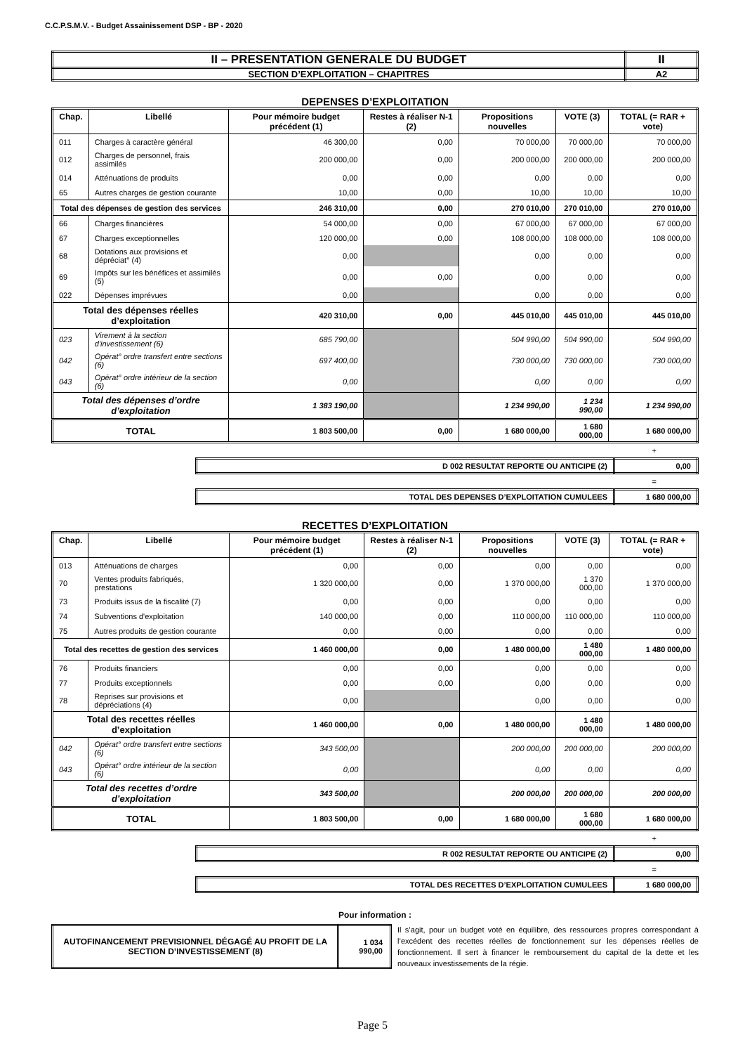C.C.P.S.M.V. - Budget Assainissement DSP - BP - 2020
| II – PRESENTATION GENERALE DU BUDGET | II |
| SECTION D’EXPLOITATION – CHAPITRES | A2 |
DEPENSES D’EXPLOITATION
| Chap. | Libellé | Pour mémoire budget précédent (1) | Restes à réaliser N-1 (2) | Propositions nouvelles | VOTE (3) | TOTAL (= RAR + vote) |
| --- | --- | --- | --- | --- | --- | --- |
| 011 | Charges à caractère général | 46 300,00 | 0,00 | 70 000,00 | 70 000,00 | 70 000,00 |
| 012 | Charges de personnel, frais assimilés | 200 000,00 | 0,00 | 200 000,00 | 200 000,00 | 200 000,00 |
| 014 | Atténuations de produits | 0,00 | 0,00 | 0,00 | 0,00 | 0,00 |
| 65 | Autres charges de gestion courante | 10,00 | 0,00 | 10,00 | 10,00 | 10,00 |
| Total des dépenses de gestion des services | | 246 310,00 | 0,00 | 270 010,00 | 270 010,00 | 270 010,00 |
| 66 | Charges financières | 54 000,00 | 0,00 | 67 000,00 | 67 000,00 | 67 000,00 |
| 67 | Charges exceptionnelles | 120 000,00 | 0,00 | 108 000,00 | 108 000,00 | 108 000,00 |
| 68 | Dotations aux provisions et dépréciat° (4) | 0,00 | | 0,00 | 0,00 | 0,00 |
| 69 | Impôts sur les bénéfices et assimilés (5) | 0,00 | 0,00 | 0,00 | 0,00 | 0,00 |
| 022 | Dépenses imprévues | 0,00 | | 0,00 | 0,00 | 0,00 |
| Total des dépenses réelles d’exploitation | | 420 310,00 | 0,00 | 445 010,00 | 445 010,00 | 445 010,00 |
| 023 | Virement à la section d'investissement (6) | 685 790,00 | | 504 990,00 | 504 990,00 | 504 990,00 |
| 042 | Opérat° ordre transfert entre sections (6) | 697 400,00 | | 730 000,00 | 730 000,00 | 730 000,00 |
| 043 | Opérat° ordre intérieur de la section (6) | 0,00 | | 0,00 | 0,00 | 0,00 |
| Total des dépenses d’ordre d’exploitation | | 1 383 190,00 | | 1 234 990,00 | 1 234 990,00 | 1 234 990,00 |
| TOTAL | | 1 803 500,00 | 0,00 | 1 680 000,00 | 1 680 000,00 | 1 680 000,00 |
+
| D 002 RESULTAT REPORTE OU ANTICIPE (2) | 0,00 |
=
| TOTAL DES DEPENSES D’EXPLOITATION CUMULEES | 1 680 000,00 |
RECETTES D’EXPLOITATION
| Chap. | Libellé | Pour mémoire budget précédent (1) | Restes à réaliser N-1 (2) | Propositions nouvelles | VOTE (3) | TOTAL (= RAR + vote) |
| --- | --- | --- | --- | --- | --- | --- |
| 013 | Atténuations de charges | 0,00 | 0,00 | 0,00 | 0,00 | 0,00 |
| 70 | Ventes produits fabriqués, prestations | 1 320 000,00 | 0,00 | 1 370 000,00 | 1 370 000,00 | 1 370 000,00 |
| 73 | Produits issus de la fiscalité (7) | 0,00 | 0,00 | 0,00 | 0,00 | 0,00 |
| 74 | Subventions d'exploitation | 140 000,00 | 0,00 | 110 000,00 | 110 000,00 | 110 000,00 |
| 75 | Autres produits de gestion courante | 0,00 | 0,00 | 0,00 | 0,00 | 0,00 |
| Total des recettes de gestion des services | | 1 460 000,00 | 0,00 | 1 480 000,00 | 1 480 000,00 | 1 480 000,00 |
| 76 | Produits financiers | 0,00 | 0,00 | 0,00 | 0,00 | 0,00 |
| 77 | Produits exceptionnels | 0,00 | 0,00 | 0,00 | 0,00 | 0,00 |
| 78 | Reprises sur provisions et dépréciations (4) | 0,00 | | 0,00 | 0,00 | 0,00 |
| Total des recettes réelles d’exploitation | | 1 460 000,00 | 0,00 | 1 480 000,00 | 1 480 000,00 | 1 480 000,00 |
| 042 | Opérat° ordre transfert entre sections (6) | 343 500,00 | | 200 000,00 | 200 000,00 | 200 000,00 |
| 043 | Opérat° ordre intérieur de la section (6) | 0,00 | | 0,00 | 0,00 | 0,00 |
| Total des recettes d’ordre d’exploitation | | 343 500,00 | | 200 000,00 | 200 000,00 | 200 000,00 |
| TOTAL | | 1 803 500,00 | 0,00 | 1 680 000,00 | 1 680 000,00 | 1 680 000,00 |
+
| R 002 RESULTAT REPORTE OU ANTICIPE (2) | 0,00 |
=
| TOTAL DES RECETTES D’EXPLOITATION CUMULEES | 1 680 000,00 |
Pour information :
| AUTOFINANCEMENT PREVISIONNEL DÉGAGÉ AU PROFIT DE LA SECTION D’INVESTISSEMENT (8) | 1 034 990,00 |
Il s’agit, pour un budget voté en équilibre, des ressources propres correspondant à l’excédent des recettes réelles de fonctionnement sur les dépenses réelles de fonctionnement. Il sert à financer le remboursement du capital de la dette et les nouveaux investissements de la régie.
Page 5